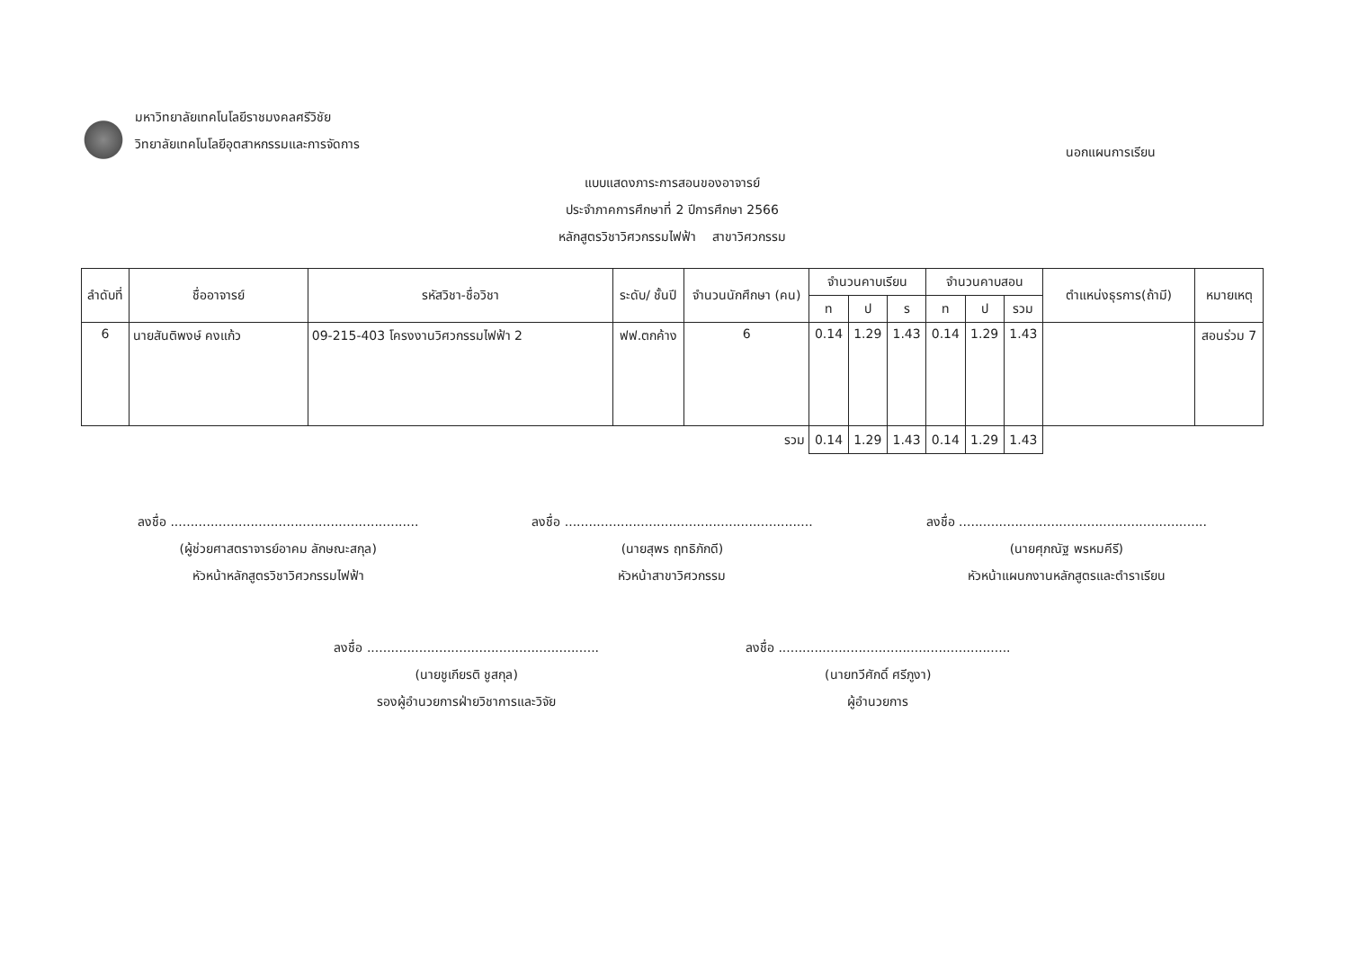มหาวิทยาลัยเทคโนโลยีราชมงคลศรีวิชัย
วิทยาลัยเทคโนโลยีอุตสาหกรรมและการจัดการ
นอกแผนการเรียน
แบบแสดงภาระการสอนของอาจารย์
ประจำภาคการศึกษาที่ 2 ปีการศึกษา 2566
หลักสูตรวิชาวิศวกรรมไฟฟ้า สาขาวิศวกรรม
| ลำดับที่ | ชื่ออาจารย์ | รหัสวิชา-ชื่อวิชา | ระดับ/ ชั้นปี | จำนวนนักศึกษา (คน) | จำนวนคาบเรียน | | | จำนวนคาบสอน | | | ตำแหน่งธุรการ(ถ้ามี) | หมายเหตุ |
| --- | --- | --- | --- | --- | --- | --- | --- | --- | --- | --- | --- | --- |
| | | | | | ท | ป | ร | ท | ป | รวม | | |
| 6 | นายสันติพงษ์ คงแก้ว | 09-215-403 โครงงานวิศวกรรมไฟฟ้า 2 | ฟฟ.ตกค้าง | 6 | 0.14 | 1.29 | 1.43 | 0.14 | 1.29 | 1.43 | | สอนร่วม 7 |
| รวม | | | | | 0.14 | 1.29 | 1.43 | 0.14 | 1.29 | 1.43 | | |
ลงชื่อ ..............................................................
(ผู้ช่วยศาสตราจารย์อาคม ลักษณะสกุล)
หัวหน้าหลักสูตรวิชาวิศวกรรมไฟฟ้า
ลงชื่อ ..............................................................
(นายสุพร ฤทธิภักดี)
หัวหน้าสาขาวิศวกรรม
ลงชื่อ ..............................................................
(นายศุภณัฐ พรหมคีรี)
หัวหน้าแผนกงานหลักสูตรและตำราเรียน
ลงชื่อ ..........................................................
(นายชูเกียรติ ชูสกุล)
รองผู้อำนวยการฝ่ายวิชาการและวิจัย
ลงชื่อ ..........................................................
(นายทวีศักดิ์ ศรีภูงา)
ผู้อำนวยการ